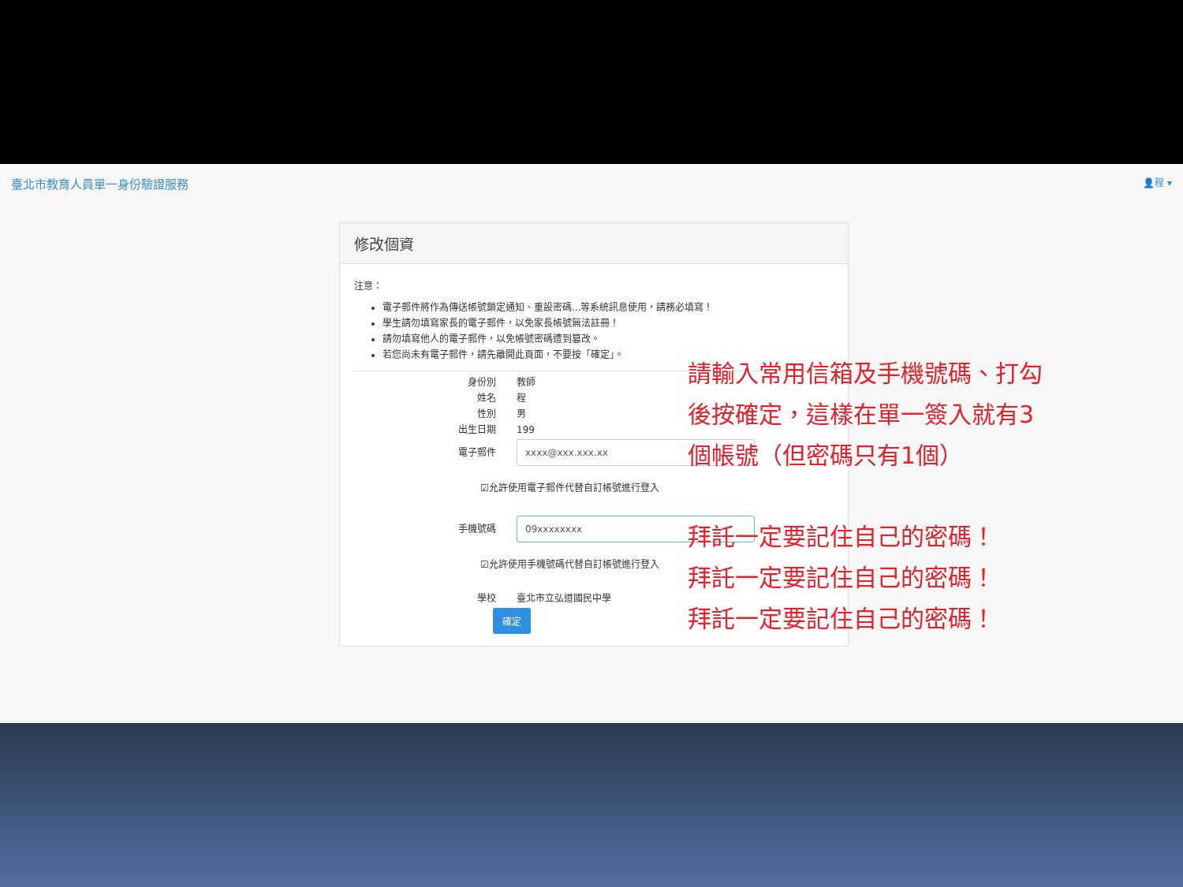臺北市教育人員單一身份驗證服務 👤程 ▾
修改個資
注意：
電子郵件將作為傳送帳號鎖定通知、重設密碼...等系統訊息使用，請務必填寫！
學生請勿填寫家長的電子郵件，以免家長帳號無法註冊！
請勿填寫他人的電子郵件，以免帳號密碼遭到篡改。
若您尚未有電子郵件，請先離開此頁面，不要按「確定」。
身份別 教師
姓名 程
性別 男
出生日期 199
電子郵件 xxxx@xxx.xxx.xx
☑允許使用電子郵件代替自訂帳號進行登入
手機號碼 09xxxxxxxx
☑允許使用手機號碼代替自訂帳號進行登入
學校 臺北市立弘道國民中學
確定
請輸入常用信箱及手機號碼、打勾
後按確定，這樣在單一簽入就有3
個帳號（但密碼只有1個）
拜託一定要記住自己的密碼！
拜託一定要記住自己的密碼！
拜託一定要記住自己的密碼！